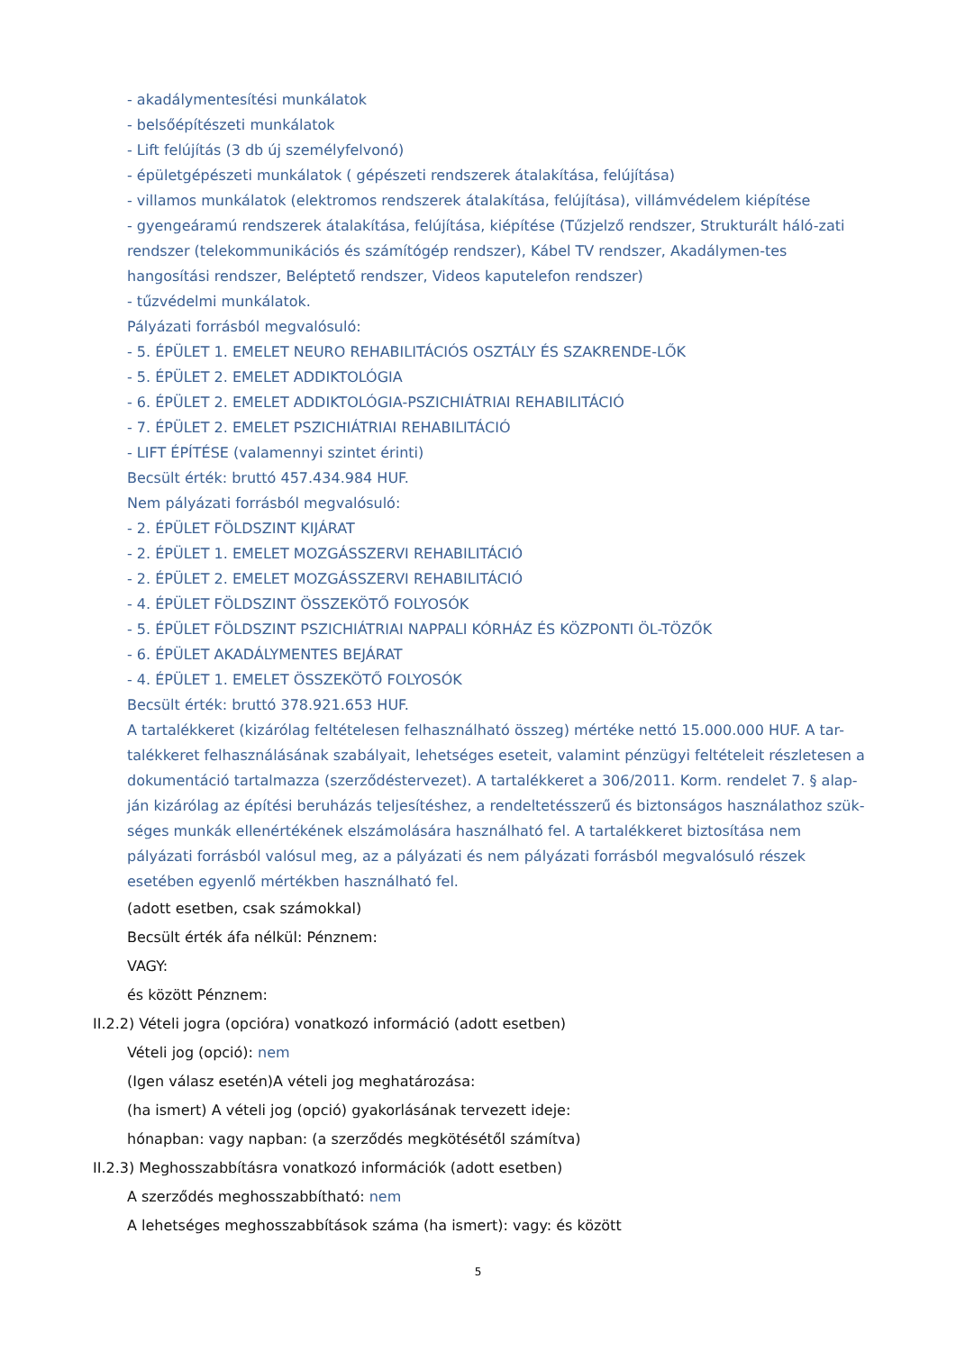- akadálymentesítési munkálatok
- belsőépítészeti munkálatok
- Lift felújítás (3 db új személyfelvonó)
- épületgépészeti munkálatok ( gépészeti rendszerek átalakítása, felújítása)
- villamos munkálatok (elektromos rendszerek átalakítása, felújítása), villámvédelem kiépítése
- gyengeáramú rendszerek átalakítása, felújítása, kiépítése (Tűzjelző rendszer, Strukturált háló-zati rendszer (telekommunikációs és számítógép rendszer), Kábel TV rendszer, Akadálymen-tes hangosítási rendszer, Beléptető rendszer, Videos kaputelefon rendszer)
- tűzvédelmi munkálatok.
Pályázati forrásból megvalósuló:
- 5. ÉPÜLET 1. EMELET NEURO REHABILITÁCIÓS OSZTÁLY ÉS SZAKRENDE-LŐK
- 5. ÉPÜLET 2. EMELET ADDIKTOLÓGIA
- 6. ÉPÜLET 2. EMELET ADDIKTOLÓGIA-PSZICHIÁTRIAI REHABILITÁCIÓ
- 7. ÉPÜLET 2. EMELET PSZICHIÁTRIAI REHABILITÁCIÓ
- LIFT ÉPÍTÉSE (valamennyi szintet érinti)
Becsült érték: bruttó 457.434.984 HUF.
Nem pályázati forrásból megvalósuló:
- 2. ÉPÜLET FÖLDSZINT KIJÁRAT
- 2. ÉPÜLET 1. EMELET MOZGÁSSZERVI REHABILITÁCIÓ
- 2. ÉPÜLET 2. EMELET MOZGÁSSZERVI REHABILITÁCIÓ
- 4. ÉPÜLET FÖLDSZINT ÖSSZEKÖTŐ FOLYOSÓK
- 5. ÉPÜLET FÖLDSZINT PSZICHIÁTRIAI NAPPALI KÓRHÁZ ÉS KÖZPONTI ÖL-TÖZŐK
- 6. ÉPÜLET AKADÁLYMENTES BEJÁRAT
- 4. ÉPÜLET 1. EMELET ÖSSZEKÖTŐ FOLYOSÓK
Becsült érték: bruttó 378.921.653 HUF.
A tartalékkeret (kizárólag feltételesen felhasználható összeg) mértéke nettó 15.000.000 HUF. A tar-talékkeret felhasználásának szabályait, lehetséges eseteit, valamint pénzügyi feltételeit részletesen a dokumentáció tartalmazza (szerződéstervezet). A tartalékkeret a 306/2011. Korm. rendelet 7. § alap-ján kizárólag az építési beruházás teljesítéshez, a rendeltetésszerű és biztonságos használathoz szük-séges munkák ellenértékének elszámolására használható fel. A tartalékkeret biztosítása nem pályázati forrásból valósul meg, az a pályázati és nem pályázati forrásból megvalósuló részek esetében egyenlő mértékben használható fel.
(adott esetben, csak számokkal)
Becsült érték áfa nélkül: Pénznem:
VAGY:
és között Pénznem:
II.2.2) Vételi jogra (opcióra) vonatkozó információ (adott esetben)
Vételi jog (opció): nem
(Igen válasz esetén)A vételi jog meghatározása:
(ha ismert) A vételi jog (opció) gyakorlásának tervezett ideje:
hónapban: vagy napban: (a szerződés megkötésétől számítva)
II.2.3) Meghosszabbításra vonatkozó információk (adott esetben)
A szerződés meghosszabbítható: nem
A lehetséges meghosszabbítások száma (ha ismert): vagy: és között
5